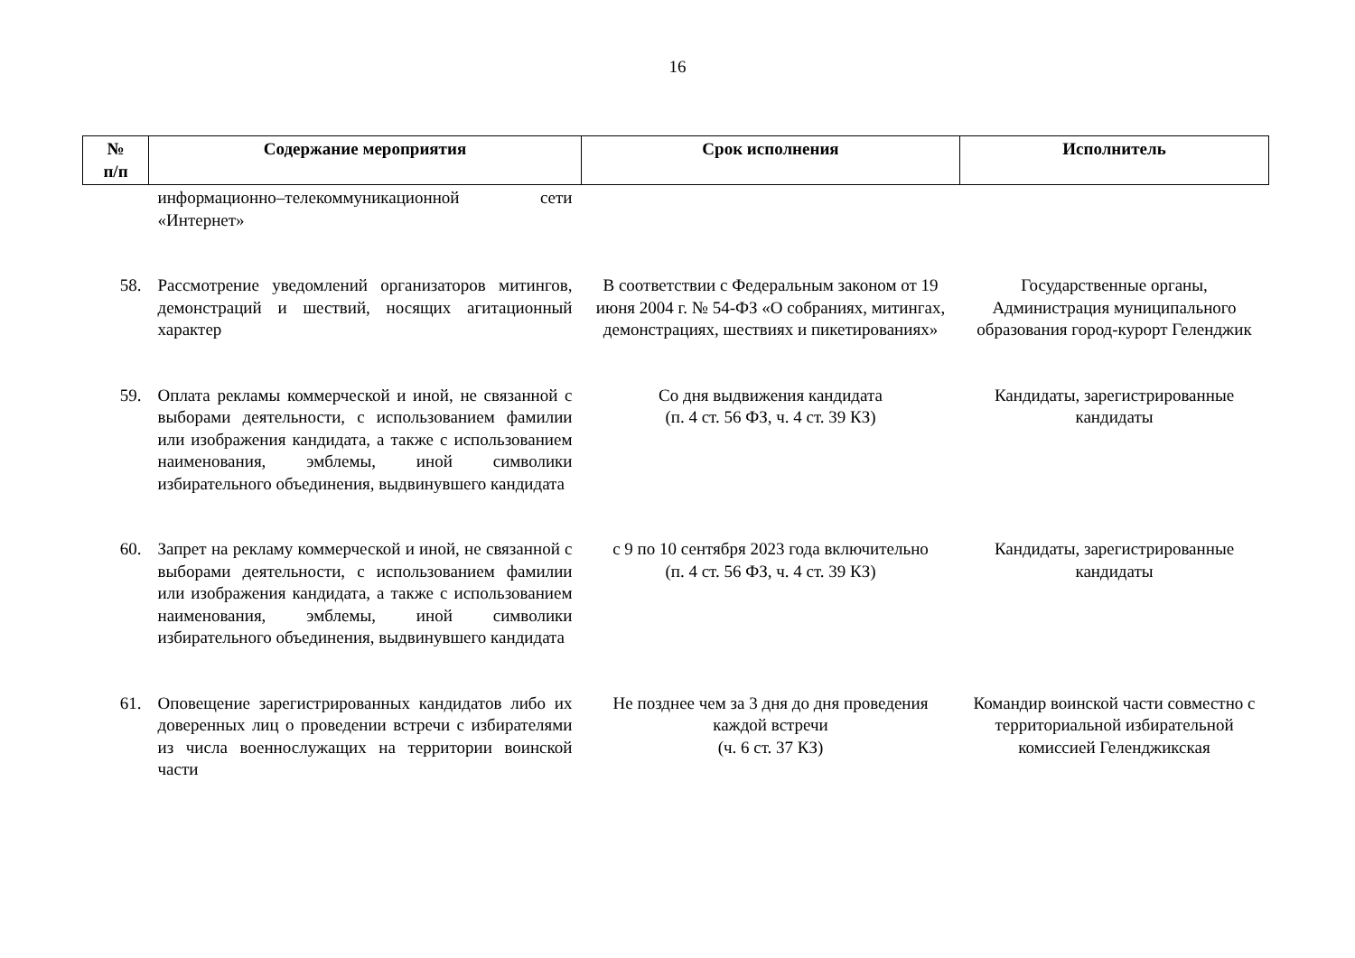16
| № п/п | Содержание мероприятия | Срок исполнения | Исполнитель |
| --- | --- | --- | --- |
| | информационно–телекоммуникационной сети «Интернет» | | |
| 58. | Рассмотрение уведомлений организаторов митингов, демонстраций и шествий, носящих агитационный характер | В соответствии с Федеральным законом от 19 июня 2004 г. № 54-ФЗ «О собраниях, митингах, демонстрациях, шествиях и пикетированиях» | Государственные органы, Администрация муниципального образования город-курорт Геленджик |
| 59. | Оплата рекламы коммерческой и иной, не связанной с выборами деятельности, с использованием фамилии или изображения кандидата, а также с использованием наименования, эмблемы, иной символики избирательного объединения, выдвинувшего кандидата | Со дня выдвижения кандидата (п. 4 ст. 56 ФЗ, ч. 4 ст. 39 КЗ) | Кандидаты, зарегистрированные кандидаты |
| 60. | Запрет на рекламу коммерческой и иной, не связанной с выборами деятельности, с использованием фамилии или изображения кандидата, а также с использованием наименования, эмблемы, иной символики избирательного объединения, выдвинувшего кандидата | с 9 по 10 сентября 2023 года включительно (п. 4 ст. 56 ФЗ, ч. 4 ст. 39 КЗ) | Кандидаты, зарегистрированные кандидаты |
| 61. | Оповещение зарегистрированных кандидатов либо их доверенных лиц о проведении встречи с избирателями из числа военнослужащих на территории воинской части | Не позднее чем за 3 дня до дня проведения каждой встречи (ч. 6 ст. 37 КЗ) | Командир воинской части совместно с территориальной избирательной комиссией Геленджикская |